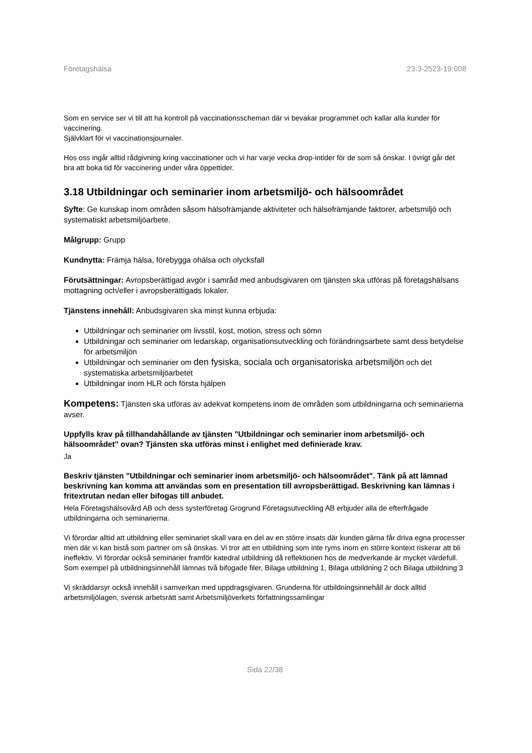Företagshälsa 23.3-2523-19:008
Som en service ser vi till att ha kontroll på vaccinationsscheman där vi bevakar programmet och kallar alla kunder för vaccinering.
Självklart för vi vaccinationsjournaler.
Hos oss ingår alltid rådgivning kring vaccinationer och vi har varje vecka drop-intider för de som så önskar. I övrigt går det bra att boka tid för vaccinering under våra öppettider.
3.18 Utbildningar och seminarier inom arbetsmiljö- och hälsoområdet
Syfte: Ge kunskap inom områden såsom hälsofrämjande aktiviteter och hälsofrämjande faktorer, arbetsmiljö och systematiskt arbetsmiljöarbete.
Målgrupp: Grupp
Kundnytta: Främja hälsa, förebygga ohälsa och olycksfall
Förutsättningar: Avropsberättigad avgör i samråd med anbudsgivaren om tjänsten ska utföras på företagshälsans mottagning och/eller i avropsberättigads lokaler.
Tjänstens innehåll: Anbudsgivaren ska minst kunna erbjuda:
Utbildningar och seminarier om livsstil, kost, motion, stress och sömn
Utbildningar och seminarier om ledarskap, organisationsutveckling och förändringsarbete samt dess betydelse för arbetsmiljön
Utbildningar och seminarier om den fysiska, sociala och organisatoriska arbetsmiljön och det systematiska arbetsmiljöarbetet
Utbildningar inom HLR och första hjälpen
Kompetens: Tjänsten ska utföras av adekvat kompetens inom de områden som utbildningarna och seminarierna avser.
Uppfylls krav på tillhandahållande av tjänsten "Utbildningar och seminarier inom arbetsmiljö- och hälsoområdet" ovan? Tjänsten ska utföras minst i enlighet med definierade krav.
Ja
Beskriv tjänsten "Utbildningar och seminarier inom arbetsmiljö- och hälsoområdet". Tänk på att lämnad beskrivning kan komma att användas som en presentation till avropsberättigad. Beskrivning kan lämnas i fritextrutan nedan eller bifogas till anbudet.
Hela Företagshälsovård AB och dess systerföretag Grogrund Företagsutveckling AB erbjuder alla de efterfrågade utbildningarna och seminarierna.
Vi förordar alltid att utbildning eller seminariet skall vara en del av en större insats där kunden gärna får driva egna processer men där vi kan bistå som partner om så önskas. Vi tror att en utbildning som inte ryms inom en större kontext riskerar att bli ineffektiv. Vi förordar också seminarier framför katedral utbildning då reflektionen hos de medverkande är mycket värdefull.
Som exempel på utbildningsinnehåll lämnas två bifogade filer, Bilaga utbildning 1, Bilaga utbildning 2 och Bilaga utbildning 3
Vi skräddarsyr också innehåll i samverkan med uppdragsgivaren. Grunderna för utbildningsinnehåll är dock alltid arbetsmiljölagen, svensk arbetsrätt samt Arbetsmiljöverkets författningssamlingar
Sida 22/38